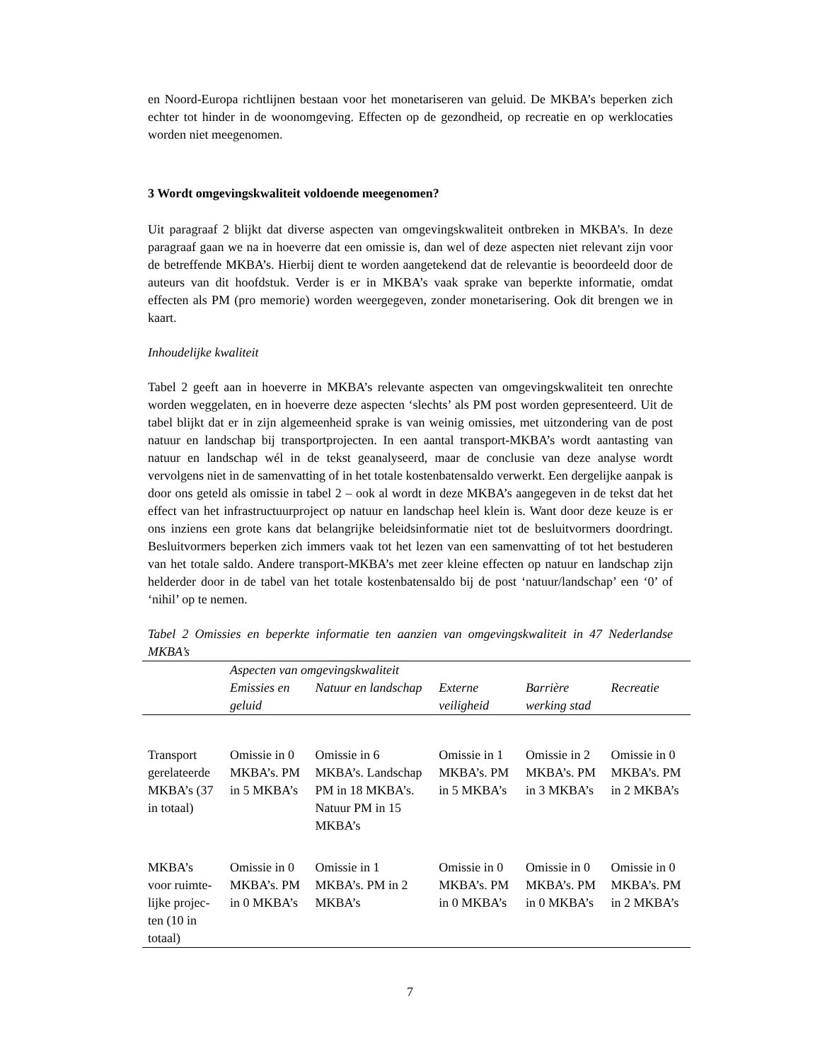en Noord-Europa richtlijnen bestaan voor het monetariseren van geluid. De MKBA’s beperken zich echter tot hinder in de woonomgeving. Effecten op de gezondheid, op recreatie en op werklocaties worden niet meegenomen.
3 Wordt omgevingskwaliteit voldoende meegenomen?
Uit paragraaf 2 blijkt dat diverse aspecten van omgevingskwaliteit ontbreken in MKBA’s. In deze paragraaf gaan we na in hoeverre dat een omissie is, dan wel of deze aspecten niet relevant zijn voor de betreffende MKBA’s. Hierbij dient te worden aangetekend dat de relevantie is beoordeeld door de auteurs van dit hoofdstuk. Verder is er in MKBA’s vaak sprake van beperkte informatie, omdat effecten als PM (pro memorie) worden weergegeven, zonder monetarisering. Ook dit brengen we in kaart.
Inhoudelijke kwaliteit
Tabel 2 geeft aan in hoeverre in MKBA’s relevante aspecten van omgevingskwaliteit ten onrechte worden weggelaten, en in hoeverre deze aspecten ‘slechts’ als PM post worden gepresenteerd. Uit de tabel blijkt dat er in zijn algemeenheid sprake is van weinig omissies, met uitzondering van de post natuur en landschap bij transportprojecten. In een aantal transport-MKBA’s wordt aantasting van natuur en landschap wél in de tekst geanalyseerd, maar de conclusie van deze analyse wordt vervolgens niet in de samenvatting of in het totale kostenbatensaldo verwerkt. Een dergelijke aanpak is door ons geteld als omissie in tabel 2 – ook al wordt in deze MKBA’s aangegeven in de tekst dat het effect van het infrastructuurproject op natuur en landschap heel klein is. Want door deze keuze is er ons inziens een grote kans dat belangrijke beleidsinformatie niet tot de besluitvormers doordringt. Besluitvormers beperken zich immers vaak tot het lezen van een samenvatting of tot het bestuderen van het totale saldo. Andere transport-MKBA’s met zeer kleine effecten op natuur en landschap zijn helderder door in de tabel van het totale kostenbatensaldo bij de post ‘natuur/landschap’ een ‘0’ of ‘nihil’ op te nemen.
Tabel 2 Omissies en beperkte informatie ten aanzien van omgevingskwaliteit in 47 Nederlandse MKBA’s
| | Aspecten van omgevingskwaliteit | | | | |
| --- | --- | --- | --- | --- | --- |
| | Emissies en geluid | Natuur en landschap | Externe veiligheid | Barrière werking stad | Recreatie |
| Transport gerelateerde MKBA’s (37 in totaal) | Omissie in 0 MKBA’s. PM in 5 MKBA’s | Omissie in 6 MKBA’s. Landschap PM in 18 MKBA’s. Natuur PM in 15 MKBA’s | Omissie in 1 MKBA’s. PM in 5 MKBA’s | Omissie in 2 MKBA’s. PM in 3 MKBA’s | Omissie in 0 MKBA’s. PM in 2 MKBA’s |
| MKBA’s voor ruimte-lijke projec-ten (10 in totaal) | Omissie in 0 MKBA’s. PM in 0 MKBA’s | Omissie in 1 MKBA’s. PM in 2 MKBA’s | Omissie in 0 MKBA’s. PM in 0 MKBA’s | Omissie in 0 MKBA’s. PM in 0 MKBA’s | Omissie in 0 MKBA’s. PM in 2 MKBA’s |
7